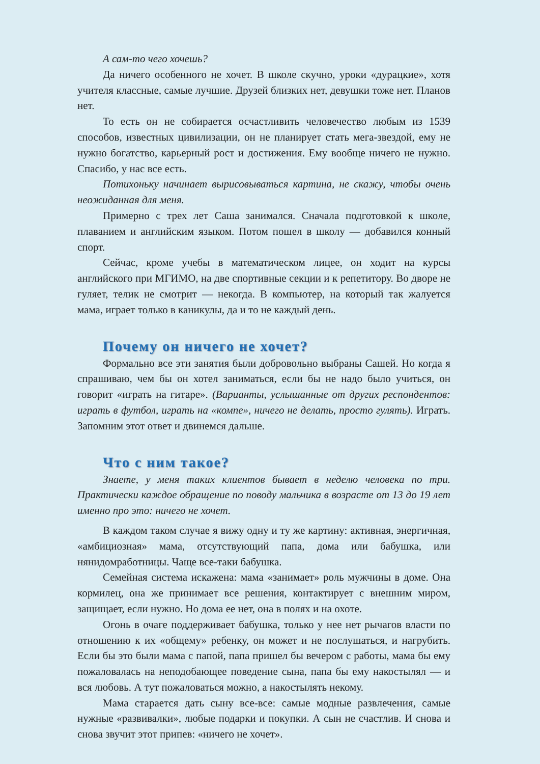А сам-то чего хочешь?
Да ничего особенного не хочет. В школе скучно, уроки «дурацкие», хотя учителя классные, самые лучшие. Друзей близких нет, девушки тоже нет. Планов нет.
То есть он не собирается осчастливить человечество любым из 1539 способов, известных цивилизации, он не планирует стать мега-звездой, ему не нужно богатство, карьерный рост и достижения. Ему вообще ничего не нужно. Спасибо, у нас все есть.
Потихоньку начинает вырисовываться картина, не скажу, чтобы очень неожиданная для меня.
Примерно с трех лет Саша занимался. Сначала подготовкой к школе, плаванием и английским языком. Потом пошел в школу — добавился конный спорт.
Сейчас, кроме учебы в математическом лицее, он ходит на курсы английского при МГИМО, на две спортивные секции и к репетитору. Во дворе не гуляет, телик не смотрит — некогда. В компьютер, на который так жалуется мама, играет только в каникулы, да и то не каждый день.
Почему он ничего не хочет?
Формально все эти занятия были добровольно выбраны Сашей. Но когда я спрашиваю, чем бы он хотел заниматься, если бы не надо было учиться, он говорит «играть на гитаре». (Варианты, услышанные от других респондентов: играть в футбол, играть на «компе», ничего не делать, просто гулять). Играть. Запомним этот ответ и двинемся дальше.
Что с ним такое?
Знаете, у меня таких клиентов бывает в неделю человека по три. Практически каждое обращение по поводу мальчика в возрасте от 13 до 19 лет именно про это: ничего не хочет.
В каждом таком случае я вижу одну и ту же картину: активная, энергичная, «амбициозная» мама, отсутствующий папа, дома или бабушка, или нянидомработницы. Чаще все-таки бабушка.
Семейная система искажена: мама «занимает» роль мужчины в доме. Она кормилец, она же принимает все решения, контактирует с внешним миром, защищает, если нужно. Но дома ее нет, она в полях и на охоте.
Огонь в очаге поддерживает бабушка, только у нее нет рычагов власти по отношению к их «общему» ребенку, он может и не послушаться, и нагрубить. Если бы это были мама с папой, папа пришел бы вечером с работы, мама бы ему пожаловалась на неподобающее поведение сына, папа бы ему накостылял — и вся любовь. А тут пожаловаться можно, а накостылять некому.
Мама старается дать сыну все-все: самые модные развлечения, самые нужные «развивалки», любые подарки и покупки. А сын не счастлив. И снова и снова звучит этот припев: «ничего не хочет».